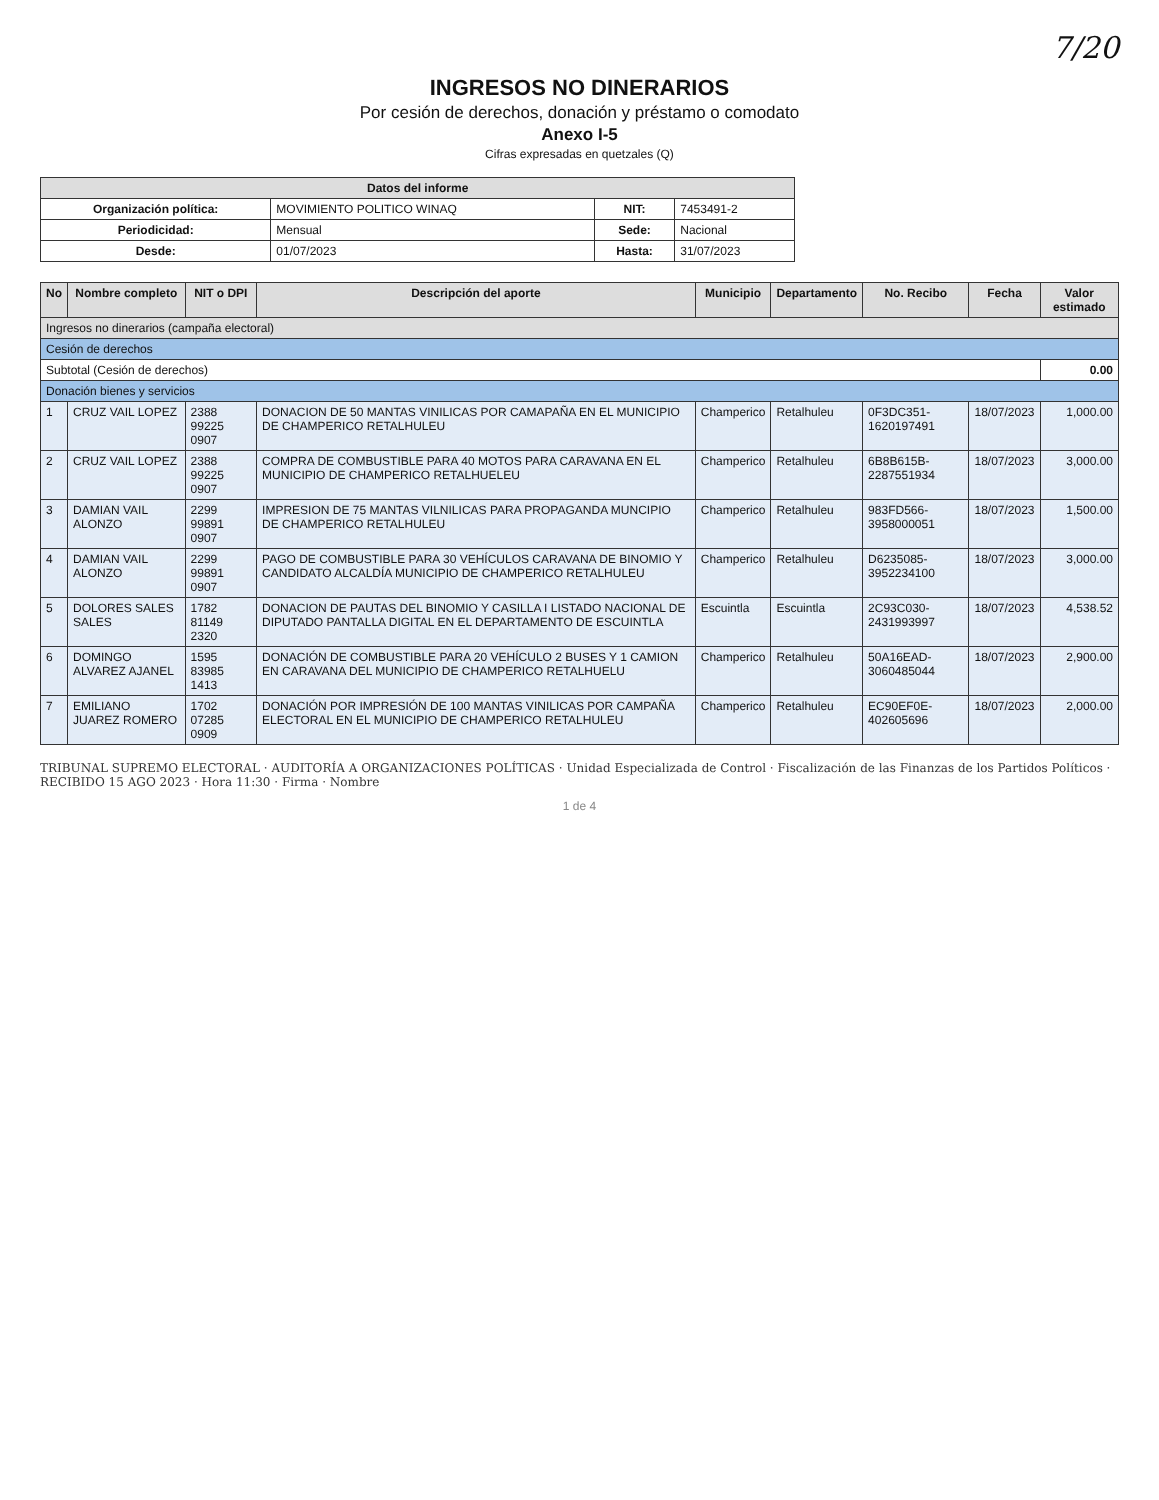7/20
INGRESOS NO DINERARIOS
Por cesión de derechos, donación y préstamo o comodato
Anexo I-5
Cifras expresadas en quetzales (Q)
| Datos del informe | | | |
| --- | --- | --- | --- |
| Organización política: | MOVIMIENTO POLITICO WINAQ | NIT: | 7453491-2 |
| Periodicidad: | Mensual | Sede: | Nacional |
| Desde: | 01/07/2023 | Hasta: | 31/07/2023 |
| No | Nombre completo | NIT o DPI | Descripción del aporte | Municipio | Departamento | No. Recibo | Fecha | Valor estimado |
| --- | --- | --- | --- | --- | --- | --- | --- | --- |
| Ingresos no dinerarios (campaña electoral) | | | | | | | | |
| Cesión de derechos | | | | | | | | |
| Subtotal (Cesión de derechos) | | | | | | | | 0.00 |
| Donación bienes y servicios | | | | | | | | |
| 1 | CRUZ VAIL LOPEZ | 2388 99225 0907 | DONACION DE 50 MANTAS VINILICAS POR CAMAPAÑA EN EL MUNICIPIO DE CHAMPERICO RETALHULEU | Champerico | Retalhuleu | 0F3DC351-1620197491 | 18/07/2023 | 1,000.00 |
| 2 | CRUZ VAIL LOPEZ | 2388 99225 0907 | COMPRA DE COMBUSTIBLE PARA 40 MOTOS PARA CARAVANA EN EL MUNICIPIO DE CHAMPERICO RETALHUELEU | Champerico | Retalhuleu | 6B8B615B-2287551934 | 18/07/2023 | 3,000.00 |
| 3 | DAMIAN VAIL ALONZO | 2299 99891 0907 | IMPRESION DE 75 MANTAS VILNILICAS PARA PROPAGANDA MUNCIPIO DE CHAMPERICO RETALHULEU | Champerico | Retalhuleu | 983FD566-3958000051 | 18/07/2023 | 1,500.00 |
| 4 | DAMIAN VAIL ALONZO | 2299 99891 0907 | PAGO DE COMBUSTIBLE PARA 30 VEHÍCULOS CARAVANA DE BINOMIO Y CANDIDATO ALCALDÍA MUNICIPIO DE CHAMPERICO RETALHULEU | Champerico | Retalhuleu | D6235085-3952234100 | 18/07/2023 | 3,000.00 |
| 5 | DOLORES SALES SALES | 1782 81149 2320 | DONACION DE PAUTAS DEL BINOMIO Y CASILLA I LISTADO NACIONAL DE DIPUTADO PANTALLA DIGITAL EN EL DEPARTAMENTO DE ESCUINTLA | Escuintla | Escuintla | 2C93C030-2431993997 | 18/07/2023 | 4,538.52 |
| 6 | DOMINGO ALVAREZ AJANEL | 1595 83985 1413 | DONACIÓN DE COMBUSTIBLE PARA 20 VEHÍCULO 2 BUSES Y 1 CAMION EN CARAVANA DEL MUNICIPIO DE CHAMPERICO RETALHUELU | Champerico | Retalhuleu | 50A16EAD-3060485044 | 18/07/2023 | 2,900.00 |
| 7 | EMILIANO JUAREZ ROMERO | 1702 07285 0909 | DONACIÓN POR IMPRESIÓN DE 100 MANTAS VINILICAS POR CAMPAÑA ELECTORAL EN EL MUNICIPIO DE CHAMPERICO RETALHULEU | Champerico | Retalhuleu | EC90EF0E-402605696 | 18/07/2023 | 2,000.00 |
TRIBUNAL SUPREMO ELECTORAL · AUDITORÍA A ORGANIZACIONES POLÍTICAS · Unidad Especializada de Control · Fiscalización de las Finanzas de los Partidos Políticos · RECIBIDO 15 AGO 2023 · Hora 11:30 · Firma · Nombre
1 de 4